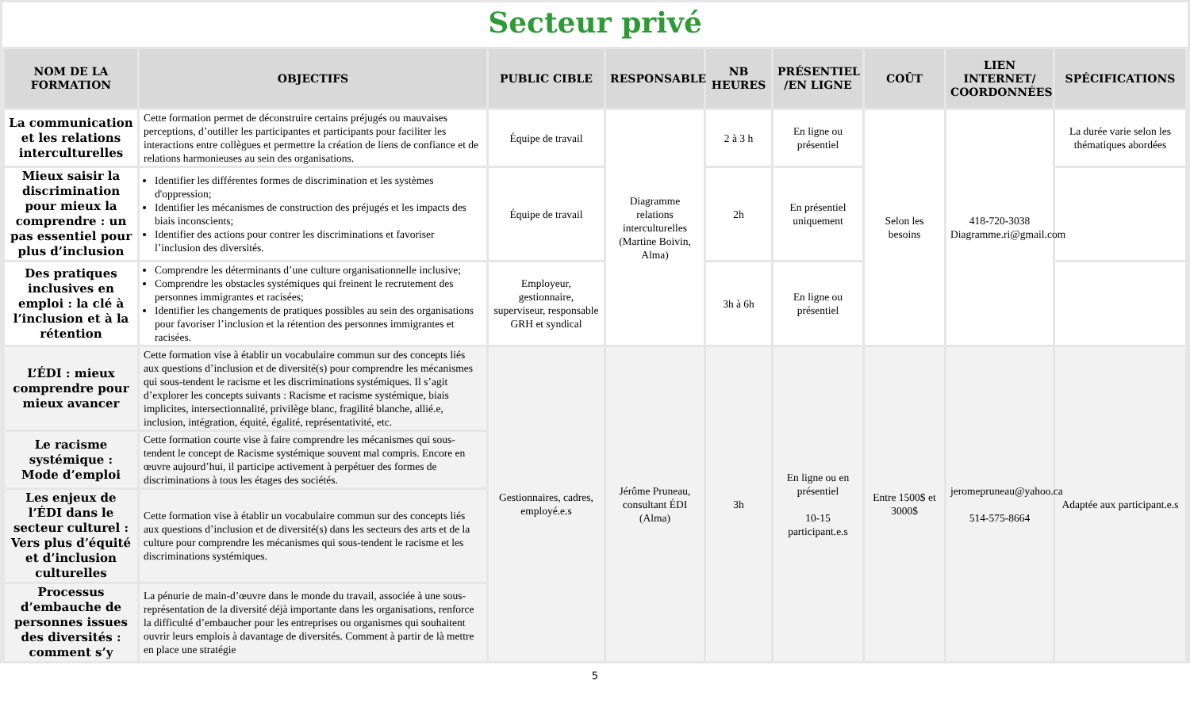Secteur privé
| NOM DE LA FORMATION | OBJECTIFS | PUBLIC CIBLE | RESPONSABLE | NB HEURES | PRÉSENTIEL /EN LIGNE | COÛT | LIEN INTERNET/ COORDONNÉES | SPÉCIFICATIONS |
| --- | --- | --- | --- | --- | --- | --- | --- | --- |
| La communication et les relations interculturelles | Cette formation permet de déconstruire certains préjugés ou mauvaises perceptions, d’outiller les participantes et participants pour faciliter les interactions entre collègues et permettre la création de liens de confiance et de relations harmonieuses au sein des organisations. | Équipe de travail | Diagramme relations interculturelles (Martine Boivin, Alma) | 2 à 3 h | En ligne ou présentiel | Selon les besoins | 418-720-3038 Diagramme.ri@gmail.com | La durée varie selon les thématiques abordées |
| Mieux saisir la discrimination pour mieux la comprendre : un pas essentiel pour plus d’inclusion | Identifier les différentes formes de discrimination et les systèmes d'oppression; Identifier les mécanismes de construction des préjugés et les impacts des biais inconscients; Identifier des actions pour contrer les discriminations et favoriser l’inclusion des diversités. | Équipe de travail | | 2h | En présentiel uniquement | | | |
| Des pratiques inclusives en emploi : la clé à l’inclusion et à la rétention | Comprendre les déterminants d’une culture organisationnelle inclusive; Comprendre les obstacles systémiques qui freinent le recrutement des personnes immigrantes et racisées; Identifier les changements de pratiques possibles au sein des organisations pour favoriser l’inclusion et la rétention des personnes immigrantes et racisées. | Employeur, gestionnaire, superviseur, responsable GRH et syndical | | 3h à 6h | En ligne ou présentiel | | | |
| L’ÉDI : mieux comprendre pour mieux avancer | Cette formation vise à établir un vocabulaire commun sur des concepts liés aux questions d’inclusion et de diversité(s) pour comprendre les mécanismes qui sous-tendent le racisme et les discriminations systémiques. Il s’agit d’explorer les concepts suivants : Racisme et racisme systémique, biais implicites, intersectionnalité, privilège blanc, fragilité blanche, allié.e, inclusion, intégration, équité, égalité, représentativité, etc. | Gestionnaires, cadres, employé.e.s | Jérôme Pruneau, consultant ÉDI (Alma) | 3h | En ligne ou en présentiel 10-15 participant.e.s | Entre 1500$ et 3000$ | jeromepruneau@yahoo.ca 514-575-8664 | Adaptée aux participant.e.s |
| Le racisme systémique : Mode d’emploi | Cette formation courte vise à faire comprendre les mécanismes qui sous-tendent le concept de Racisme systémique souvent mal compris. Encore en œuvre aujourd’hui, il participe activement à perpétuer des formes de discriminations à tous les étages des sociétés. | | | | | | | |
| Les enjeux de l’ÉDI dans le secteur culturel : Vers plus d’équité et d’inclusion culturelles | Cette formation vise à établir un vocabulaire commun sur des concepts liés aux questions d’inclusion et de diversité(s) dans les secteurs des arts et de la culture pour comprendre les mécanismes qui sous-tendent le racisme et les discriminations systémiques. | | | | | | | |
| Processus d’embauche de personnes issues des diversités : comment s’y | La pénurie de main-d’œuvre dans le monde du travail, associée à une sous-représentation de la diversité déjà importante dans les organisations, renforce la difficulté d’embaucher pour les entreprises ou organismes qui souhaitent ouvrir leurs emplois à davantage de diversités. Comment à partir de là mettre en place une stratégie | | | | | | | |
5